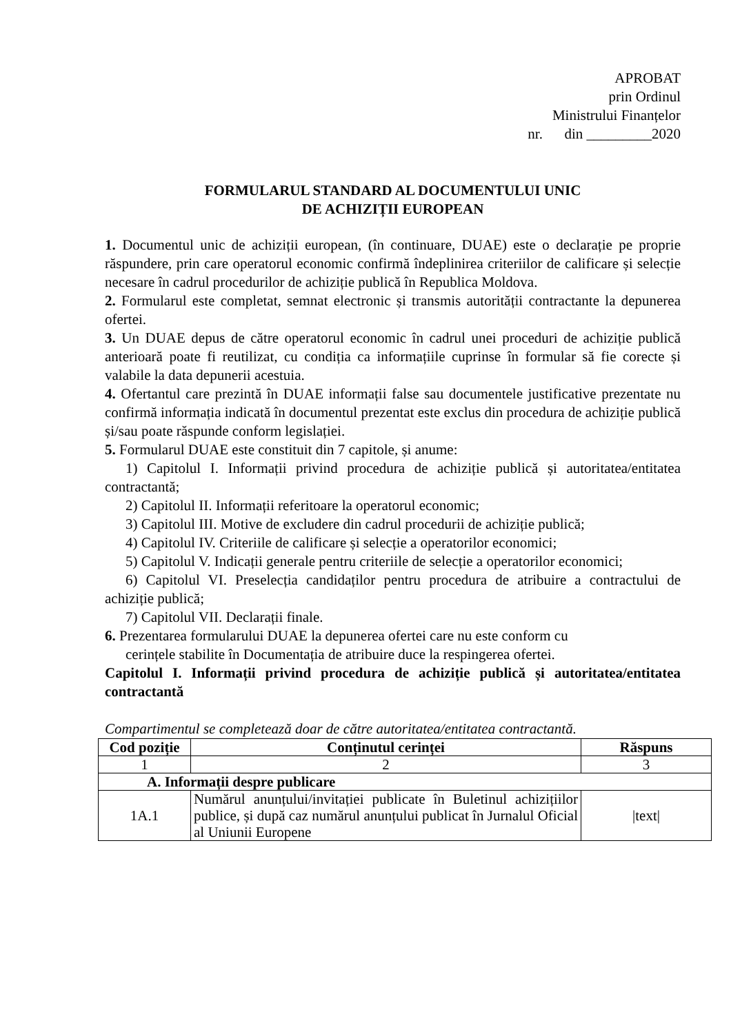APROBAT
prin Ordinul
Ministrului Finanțelor
nr. din _________2020
FORMULARUL STANDARD AL DOCUMENTULUI UNIC
DE ACHIZIȚII EUROPEAN
1. Documentul unic de achiziții european, (în continuare, DUAE) este o declarație pe proprie răspundere, prin care operatorul economic confirmă îndeplinirea criteriilor de calificare și selecție necesare în cadrul procedurilor de achiziție publică în Republica Moldova.
2. Formularul este completat, semnat electronic și transmis autorității contractante la depunerea ofertei.
3. Un DUAE depus de către operatorul economic în cadrul unei proceduri de achiziție publică anterioară poate fi reutilizat, cu condiția ca informațiile cuprinse în formular să fie corecte și valabile la data depunerii acestuia.
4. Ofertantul care prezintă în DUAE informații false sau documentele justificative prezentate nu confirmă informația indicată în documentul prezentat este exclus din procedura de achiziție publică și/sau poate răspunde conform legislației.
5. Formularul DUAE este constituit din 7 capitole, și anume:
1) Capitolul I. Informații privind procedura de achiziție publică și autoritatea/entitatea contractantă;
2) Capitolul II. Informații referitoare la operatorul economic;
3) Capitolul III. Motive de excludere din cadrul procedurii de achiziție publică;
4) Capitolul IV. Criteriile de calificare și selecție a operatorilor economici;
5) Capitolul V. Indicații generale pentru criteriile de selecție a operatorilor economici;
6) Capitolul VI. Preselecția candidaților pentru procedura de atribuire a contractului de achiziție publică;
7) Capitolul VII. Declarații finale.
6. Prezentarea formularului DUAE la depunerea ofertei care nu este conform cu
cerințele stabilite în Documentația de atribuire duce la respingerea ofertei.
Capitolul I. Informații privind procedura de achiziție publică și autoritatea/entitatea contractantă
Compartimentul se completează doar de către autoritatea/entitatea contractantă.
| Cod poziție | Conținutul cerinței | Răspuns |
| --- | --- | --- |
| 1 | 2 | 3 |
| A. Informații despre publicare | | |
| 1A.1 | Numărul anunțului/invitației publicate în Buletinul achizițiilor publice, și după caz numărul anunțului publicat în Jurnalul Oficial al Uniunii Europene | /text/ |